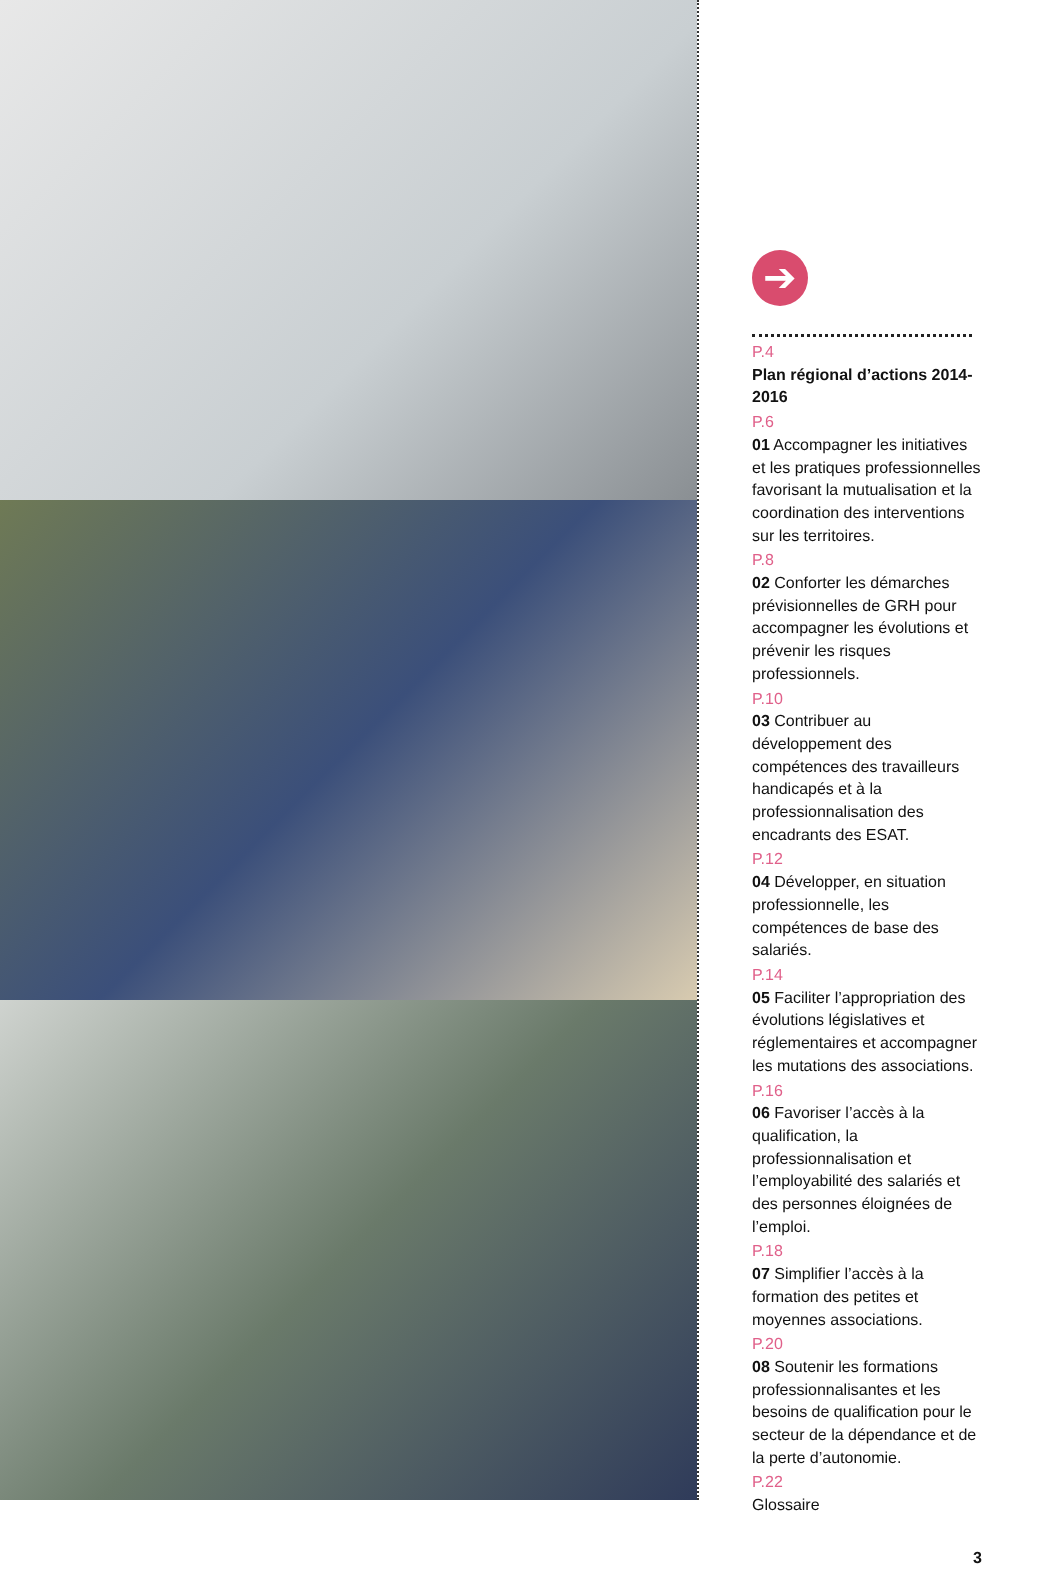➔
P.4
Plan régional d’actions 2014-2016
P.6
01 Accompagner les initiatives et les pratiques professionnelles favorisant la mutualisation et la coordination des interventions sur les territoires.
P.8
02 Conforter les démarches prévisionnelles de GRH pour accompagner les évolutions et prévenir les risques professionnels.
P.10
03 Contribuer au développement des compétences des travailleurs handicapés et à la professionnalisation des encadrants des ESAT.
P.12
04 Développer, en situation professionnelle, les compétences de base des salariés.
P.14
05 Faciliter l’appropriation des évolutions législatives et réglementaires et accompagner les mutations des associations.
P.16
06 Favoriser l’accès à la qualification, la professionnalisation et l’employabilité des salariés et des personnes éloignées de l’emploi.
P.18
07 Simplifier l’accès à la formation des petites et moyennes associations.
P.20
08 Soutenir les formations professionnalisantes et les besoins de qualification pour le secteur de la dépendance et de la perte d’autonomie.
P.22
Glossaire
3